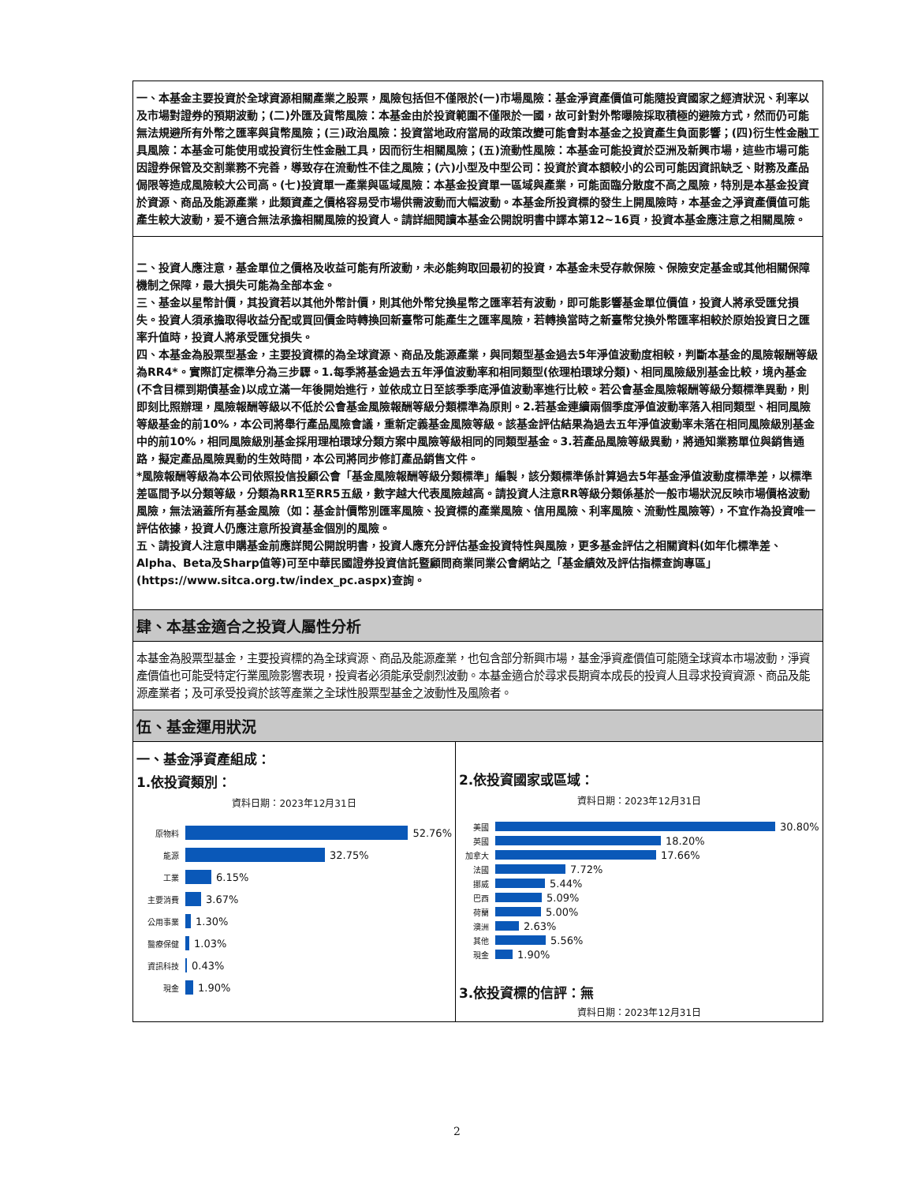一、本基金主要投資於全球資源相關產業之股票，風險包括但不僅限於(一)市場風險：基金淨資產價值可能隨投資國家之經濟狀況、利率以及市場對證券的預期波動；(二)外匯及貨幣風險：本基金由於投資範圍不僅限於一國，故可針對外幣曝險採取積極的避險方式，然而仍可能無法規避所有外幣之匯率與貨幣風險；(三)政治風險：投資當地政府當局的政策改變可能會對本基金之投資產生負面影響；(四)衍生性金融工具風險：本基金可能使用或投資衍生性金融工具，因而衍生相關風險；(五)流動性風險：本基金可能投資於亞洲及新興市場，這些市場可能因證券保管及交割業務不完善，導致存在流動性不佳之風險；(六)小型及中型公司：投資於資本額較小的公司可能因資訊缺乏、財務及產品侷限等造成風險較大公司高。(七)投資單一產業與區域風險：本基金投資單一區域與產業，可能面臨分散度不高之風險，特別是本基金投資於資源、商品及能源產業，此類資產之價格容易受市場供需波動而大幅波動。本基金所投資標的發生上開風險時，本基金之淨資產價值可能產生較大波動，爰不適合無法承擔相關風險的投資人。請詳細閱讀本基金公開說明書中譯本第12~16頁，投資本基金應注意之相關風險。
二、投資人應注意，基金單位之價格及收益可能有所波動，未必能夠取回最初的投資，本基金未受存款保險、保險安定基金或其他相關保障機制之保障，最大損失可能為全部本金。
三、基金以星幣計價，其投資若以其他外幣計價，則其他外幣兌換星幣之匯率若有波動，即可能影響基金單位價值，投資人將承受匯兌損失。投資人須承擔取得收益分配或買回價金時轉換回新臺幣可能產生之匯率風險，若轉換當時之新臺幣兌換外幣匯率相較於原始投資日之匯率升值時，投資人將承受匯兌損失。
四、本基金為股票型基金，主要投資標的為全球資源、商品及能源產業，與同類型基金過去5年淨值波動度相較，判斷本基金的風險報酬等級為RR4*。實際訂定標準分為三步驟。1.每季將基金過去五年淨值波動率和相同類型(依理柏環球分類)、相同風險級別基金比較，境內基金(不含目標到期債基金)以成立滿一年後開始進行，並依成立日至該季季底淨值波動率進行比較。若公會基金風險報酬等級分類標準異動，則即刻比照辦理，風險報酬等級以不低於公會基金風險報酬等級分類標準為原則。2.若基金連續兩個季度淨值波動率落入相同類型、相同風險等級基金的前10%，本公司將舉行產品風險會議，重新定義基金風險等級。該基金評估結果為過去五年淨值波動率未落在相同風險級別基金中的前10%，相同風險級別基金採用理柏環球分類方案中風險等級相同的同類型基金。3.若產品風險等級異動，將通知業務單位與銷售通路，擬定產品風險異動的生效時間，本公司將同步修訂產品銷售文件。
*風險報酬等級為本公司依照投信投顧公會「基金風險報酬等級分類標準」編製，該分類標準係計算過去5年基金淨值波動度標準差，以標準差區間予以分類等級，分類為RR1至RR5五級，數字越大代表風險越高。請投資人注意RR等級分類係基於一般市場狀況反映市場價格波動風險，無法涵蓋所有基金風險（如：基金計價幣別匯率風險、投資標的產業風險、信用風險、利率風險、流動性風險等），不宜作為投資唯一評估依據，投資人仍應注意所投資基金個別的風險。
五、請投資人注意申購基金前應詳閱公開說明書，投資人應充分評估基金投資特性與風險，更多基金評估之相關資料(如年化標準差、Alpha、Beta及Sharp值等)可至中華民國證券投資信託暨顧問商業同業公會網站之「基金績效及評估指標查詢專區」(https://www.sitca.org.tw/index_pc.aspx)查詢。
肆、本基金適合之投資人屬性分析
本基金為股票型基金，主要投資標的為全球資源、商品及能源產業，也包含部分新興市場，基金淨資產價值可能隨全球資本市場波動，淨資產價值也可能受特定行業風險影響表現，投資者必須能承受劇烈波動。本基金適合於尋求長期資本成長的投資人且尋求投資資源、商品及能源產業者；及可承受投資於該等產業之全球性股票型基金之波動性及風險者。
伍、基金運用狀況
一、基金淨資產組成：
1.依投資類別：
資料日期：2023年12月31日
原物料
52.76%
能源
32.75%
工業
6.15%
主要消費
3.67%
公用事業
1.30%
醫療保健
1.03%
資訊科技
0.43%
現金
1.90%
2.依投資國家或區域：
資料日期：2023年12月31日
美國
30.80%
英國
18.20%
加拿大
17.66%
法國
7.72%
挪威
5.44%
巴西
5.09%
荷蘭
5.00%
澳洲
2.63%
其他
5.56%
現金
1.90%
3.依投資標的信評：無
資料日期：2023年12月31日
2